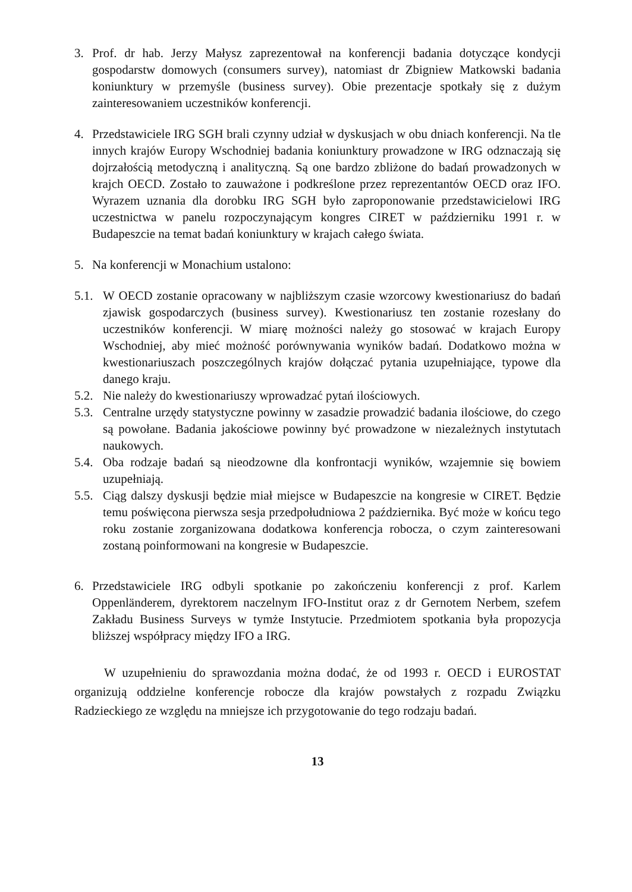3. Prof. dr hab. Jerzy Małysz zaprezentował na konferencji badania dotyczące kondycji gospodarstw domowych (consumers survey), natomiast dr Zbigniew Matkowski badania koniunktury w przemyśle (business survey). Obie prezentacje spotkały się z dużym zainteresowaniem uczestników konferencji.
4. Przedstawiciele IRG SGH brali czynny udział w dyskusjach w obu dniach konferencji. Na tle innych krajów Europy Wschodniej badania koniunktury prowadzone w IRG odznaczają się dojrzałością metodyczną i analityczną. Są one bardzo zbliżone do badań prowadzonych w krajch OECD. Zostało to zauważone i podkreślone przez reprezentantów OECD oraz IFO. Wyrazem uznania dla dorobku IRG SGH było zaproponowanie przedstawicielowi IRG uczestnictwa w panelu rozpoczynającym kongres CIRET w październiku 1991 r. w Budapeszcie na temat badań koniunktury w krajach całego świata.
5. Na konferencji w Monachium ustalono:
5.1.
W OECD zostanie opracowany w najbliższym czasie wzorcowy kwestionariusz do badań zjawisk gospodarczych (business survey). Kwestionariusz ten zostanie rozesłany do uczestników konferencji. W miarę możności należy go stosować w krajach Europy Wschodniej, aby mieć możność porównywania wyników badań. Dodatkowo można w kwestionariuszach poszczególnych krajów dołączać pytania uzupełniające, typowe dla danego kraju.
5.2.
Nie należy do kwestionariuszy wprowadzać pytań ilościowych.
5.3.
Centralne urzędy statystyczne powinny w zasadzie prowadzić badania ilościowe, do czego są powołane. Badania jakościowe powinny być prowadzone w niezależnych instytutach naukowych.
5.4.
Oba rodzaje badań są nieodzowne dla konfrontacji wyników, wzajemnie się bowiem uzupełniają.
5.5.
Ciąg dalszy dyskusji będzie miał miejsce w Budapeszcie na kongresie w CIRET. Będzie temu poświęcona pierwsza sesja przedpołudniowa 2 października. Być może w końcu tego roku zostanie zorganizowana dodatkowa konferencja robocza, o czym zainteresowani zostaną poinformowani na kongresie w Budapeszcie.
6. Przedstawiciele IRG odbyli spotkanie po zakończeniu konferencji z prof. Karlem Oppenländerem, dyrektorem naczelnym IFO-Institut oraz z dr Gernotem Nerbem, szefem Zakładu Business Surveys w tymże Instytucie. Przedmiotem spotkania była propozycja bliższej współpracy między IFO a IRG.
W uzupełnieniu do sprawozdania można dodać, że od 1993 r. OECD i EUROSTAT organizują oddzielne konferencje robocze dla krajów powstałych z rozpadu Związku Radzieckiego ze względu na mniejsze ich przygotowanie do tego rodzaju badań.
13